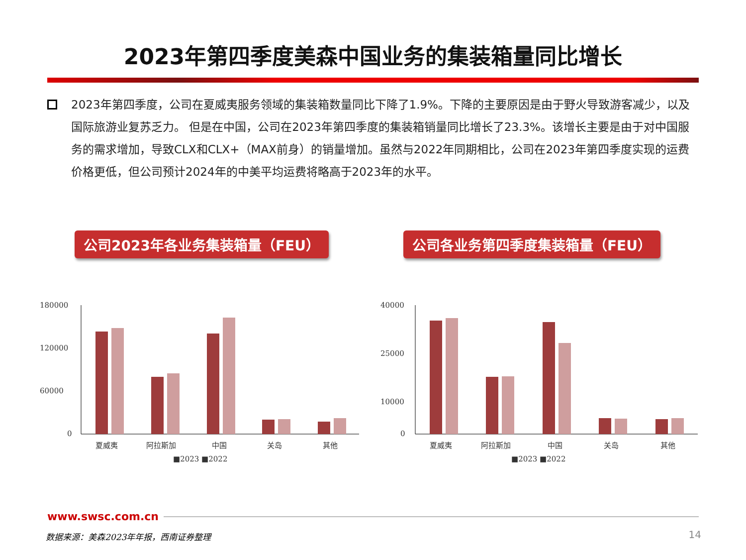2023年第四季度美森中国业务的集装箱量同比增长
2023年第四季度，公司在夏威夷服务领域的集装箱数量同比下降了1.9%。下降的主要原因是由于野火导致游客减少，以及国际旅游业复苏乏力。 但是在中国，公司在2023年第四季度的集装箱销量同比增长了23.3%。该增长主要是由于对中国服务的需求增加，导致CLX和CLX+（MAX前身）的销量增加。虽然与2022年同期相比，公司在2023年第四季度实现的运费价格更低，但公司预计2024年的中美平均运费将略高于2023年的水平。
公司2023年各业务集装箱量（FEU） 公司各业务第四季度集装箱量（FEU）
180000
120000
60000
0
夏威夷
阿拉斯加
中国
关岛
其他
■2023 ■2022
40000
25000
10000
0
夏威夷
阿拉斯加
中国
关岛
其他
■2023 ■2022
www.swsc.com.cn
数据来源：美森2023年年报，西南证券整理
14